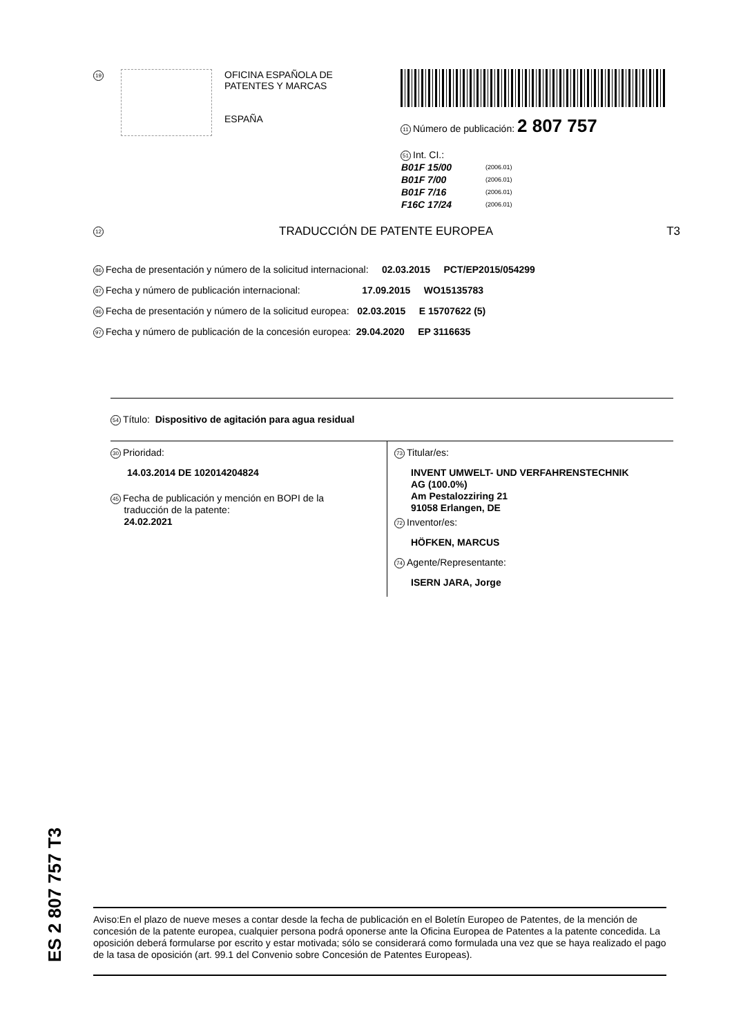19
OFICINA ESPAÑOLA DE
PATENTES Y MARCAS
ESPAÑA
11 Número de publicación: 2 807 757
51 Int. CI.:
| B01F 15/00 | (2006.01) |
| B01F 7/00 | (2006.01) |
| B01F 7/16 | (2006.01) |
| F16C 17/24 | (2006.01) |
12 TRADUCCIÓN DE PATENTE EUROPEA T3
86 Fecha de presentación y número de la solicitud internacional: 02.03.2015 PCT/EP2015/054299
87 Fecha y número de publicación internacional: 17.09.2015 WO15135783
96 Fecha de presentación y número de la solicitud europea: 02.03.2015 E 15707622 (5)
97 Fecha y número de publicación de la concesión europea: 29.04.2020 EP 3116635
54 Título: Dispositivo de agitación para agua residual
30 Prioridad:
14.03.2014 DE 102014204824
45 Fecha de publicación y mención en BOPI de la
traducción de la patente:
24.02.2021
73 Titular/es:
INVENT UMWELT- UND VERFAHRENSTECHNIK
AG (100.0%)
Am Pestalozziring 21
91058 Erlangen, DE
72 Inventor/es:
HÖFKEN, MARCUS
74 Agente/Representante:
ISERN JARA, Jorge
ES 2 807 757 T3
Aviso:En el plazo de nueve meses a contar desde la fecha de publicación en el Boletín Europeo de Patentes, de la mención de concesión de la patente europea, cualquier persona podrá oponerse ante la Oficina Europea de Patentes a la patente concedida. La oposición deberá formularse por escrito y estar motivada; sólo se considerará como formulada una vez que se haya realizado el pago de la tasa de oposición (art. 99.1 del Convenio sobre Concesión de Patentes Europeas).